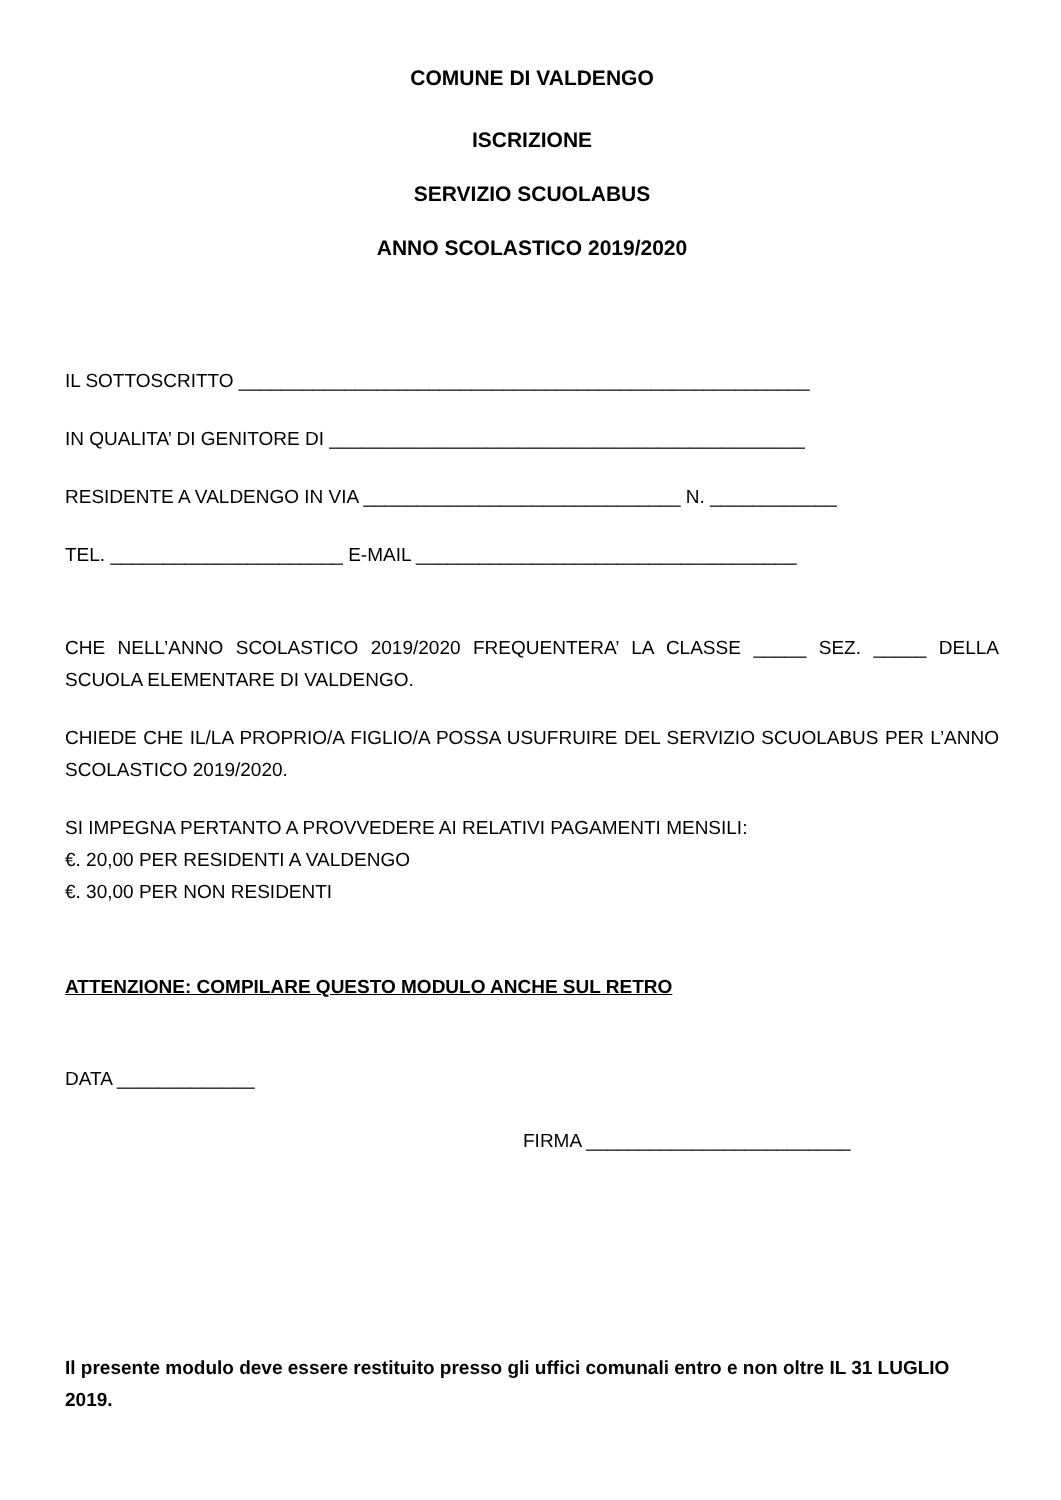COMUNE DI VALDENGO
ISCRIZIONE
SERVIZIO SCUOLABUS
ANNO SCOLASTICO 2019/2020
IL SOTTOSCRITTO ______________________________________________________
IN QUALITA’ DI GENITORE DI _____________________________________________
RESIDENTE A VALDENGO IN VIA ______________________________ N. ____________
TEL. ______________________ E-MAIL ____________________________________
CHE NELL’ANNO SCOLASTICO 2019/2020 FREQUENTERA’ LA CLASSE _____ SEZ. _____ DELLA SCUOLA ELEMENTARE DI VALDENGO.
CHIEDE CHE IL/LA PROPRIO/A FIGLIO/A POSSA USUFRUIRE DEL SERVIZIO SCUOLABUS PER L’ANNO SCOLASTICO 2019/2020.
SI IMPEGNA PERTANTO A PROVVEDERE AI RELATIVI PAGAMENTI MENSILI:
€. 20,00 PER RESIDENTI A VALDENGO
€. 30,00 PER NON RESIDENTI
ATTENZIONE: COMPILARE QUESTO MODULO ANCHE SUL RETRO
DATA _____________
FIRMA _________________________
Il presente modulo deve essere restituito presso gli uffici comunali entro e non oltre IL 31 LUGLIO 2019.